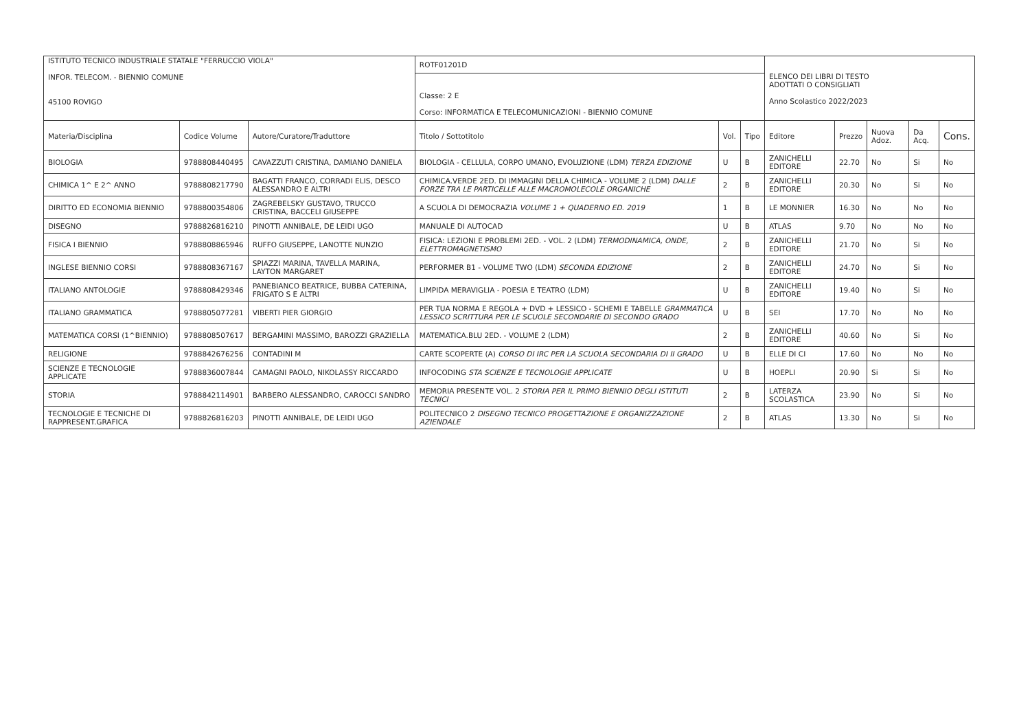| ISTITUTO TECNICO INDUSTRIALE STATALE "FERRUCCIO VIOLA" INFOR. TELECOM. - BIENNIO COMUNE 45100 ROVIGO | | | ROTF01201D Classe: 2 E Corso: INFORMATICA E TELECOMUNICAZIONI - BIENNIO COMUNE | | | ELENCO DEI LIBRI DI TESTO ADOTTATI O CONSIGLIATI Anno Scolastico 2022/2023 | | | | |
| Materia/Disciplina | Codice Volume | Autore/Curatore/Traduttore | Titolo / Sottotitolo | Vol. | Tipo | Editore | Prezzo | Nuova Adoz. | Da Acq. | Cons. |
| BIOLOGIA | 9788808440495 | CAVAZZUTI CRISTINA, DAMIANO DANIELA | BIOLOGIA - CELLULA, CORPO UMANO, EVOLUZIONE (LDM) TERZA EDIZIONE | U | B | ZANICHELLI EDITORE | 22.70 | No | Si | No |
| CHIMICA 1^ E 2^ ANNO | 9788808217790 | BAGATTI FRANCO, CORRADI ELIS, DESCO ALESSANDRO E ALTRI | CHIMICA.VERDE 2ED. DI IMMAGINI DELLA CHIMICA - VOLUME 2 (LDM) DALLE FORZE TRA LE PARTICELLE ALLE MACROMOLECOLE ORGANICHE | 2 | B | ZANICHELLI EDITORE | 20.30 | No | Si | No |
| DIRITTO ED ECONOMIA BIENNIO | 9788800354806 | ZAGREBELSKY GUSTAVO, TRUCCO CRISTINA, BACCELI GIUSEPPE | A SCUOLA DI DEMOCRAZIA VOLUME 1 + QUADERNO ED. 2019 | 1 | B | LE MONNIER | 16.30 | No | No | No |
| DISEGNO | 9788826816210 | PINOTTI ANNIBALE, DE LEIDI UGO | MANUALE DI AUTOCAD | U | B | ATLAS | 9.70 | No | No | No |
| FISICA I BIENNIO | 9788808865946 | RUFFO GIUSEPPE, LANOTTE NUNZIO | FISICA: LEZIONI E PROBLEMI 2ED. - VOL. 2 (LDM) TERMODINAMICA, ONDE, ELETTROMAGNETISMO | 2 | B | ZANICHELLI EDITORE | 21.70 | No | Si | No |
| INGLESE BIENNIO CORSI | 9788808367167 | SPIAZZI MARINA, TAVELLA MARINA, LAYTON MARGARET | PERFORMER B1 - VOLUME TWO (LDM) SECONDA EDIZIONE | 2 | B | ZANICHELLI EDITORE | 24.70 | No | Si | No |
| ITALIANO ANTOLOGIE | 9788808429346 | PANEBIANCO BEATRICE, BUBBA CATERINA, FRIGATO S E ALTRI | LIMPIDA MERAVIGLIA - POESIA E TEATRO (LDM) | U | B | ZANICHELLI EDITORE | 19.40 | No | Si | No |
| ITALIANO GRAMMATICA | 9788805077281 | VIBERTI PIER GIORGIO | PER TUA NORMA E REGOLA + DVD + LESSICO - SCHEMI E TABELLE GRAMMATICA LESSICO SCRITTURA PER LE SCUOLE SECONDARIE DI SECONDO GRADO | U | B | SEI | 17.70 | No | No | No |
| MATEMATICA CORSI (1^BIENNIO) | 9788808507617 | BERGAMINI MASSIMO, BAROZZI GRAZIELLA | MATEMATICA.BLU 2ED. - VOLUME 2 (LDM) | 2 | B | ZANICHELLI EDITORE | 40.60 | No | Si | No |
| RELIGIONE | 9788842676256 | CONTADINI M | CARTE SCOPERTE (A) CORSO DI IRC PER LA SCUOLA SECONDARIA DI II GRADO | U | B | ELLE DI CI | 17.60 | No | No | No |
| SCIENZE E TECNOLOGIE APPLICATE | 9788836007844 | CAMAGNI PAOLO, NIKOLASSY RICCARDO | INFOCODING STA SCIENZE E TECNOLOGIE APPLICATE | U | B | HOEPLI | 20.90 | Si | Si | No |
| STORIA | 9788842114901 | BARBERO ALESSANDRO, CAROCCI SANDRO | MEMORIA PRESENTE VOL. 2 STORIA PER IL PRIMO BIENNIO DEGLI ISTITUTI TECNICI | 2 | B | LATERZA SCOLASTICA | 23.90 | No | Si | No |
| TECNOLOGIE E TECNICHE DI RAPPRESENT.GRAFICA | 9788826816203 | PINOTTI ANNIBALE, DE LEIDI UGO | POLITECNICO 2 DISEGNO TECNICO PROGETTAZIONE E ORGANIZZAZIONE AZIENDALE | 2 | B | ATLAS | 13.30 | No | Si | No |